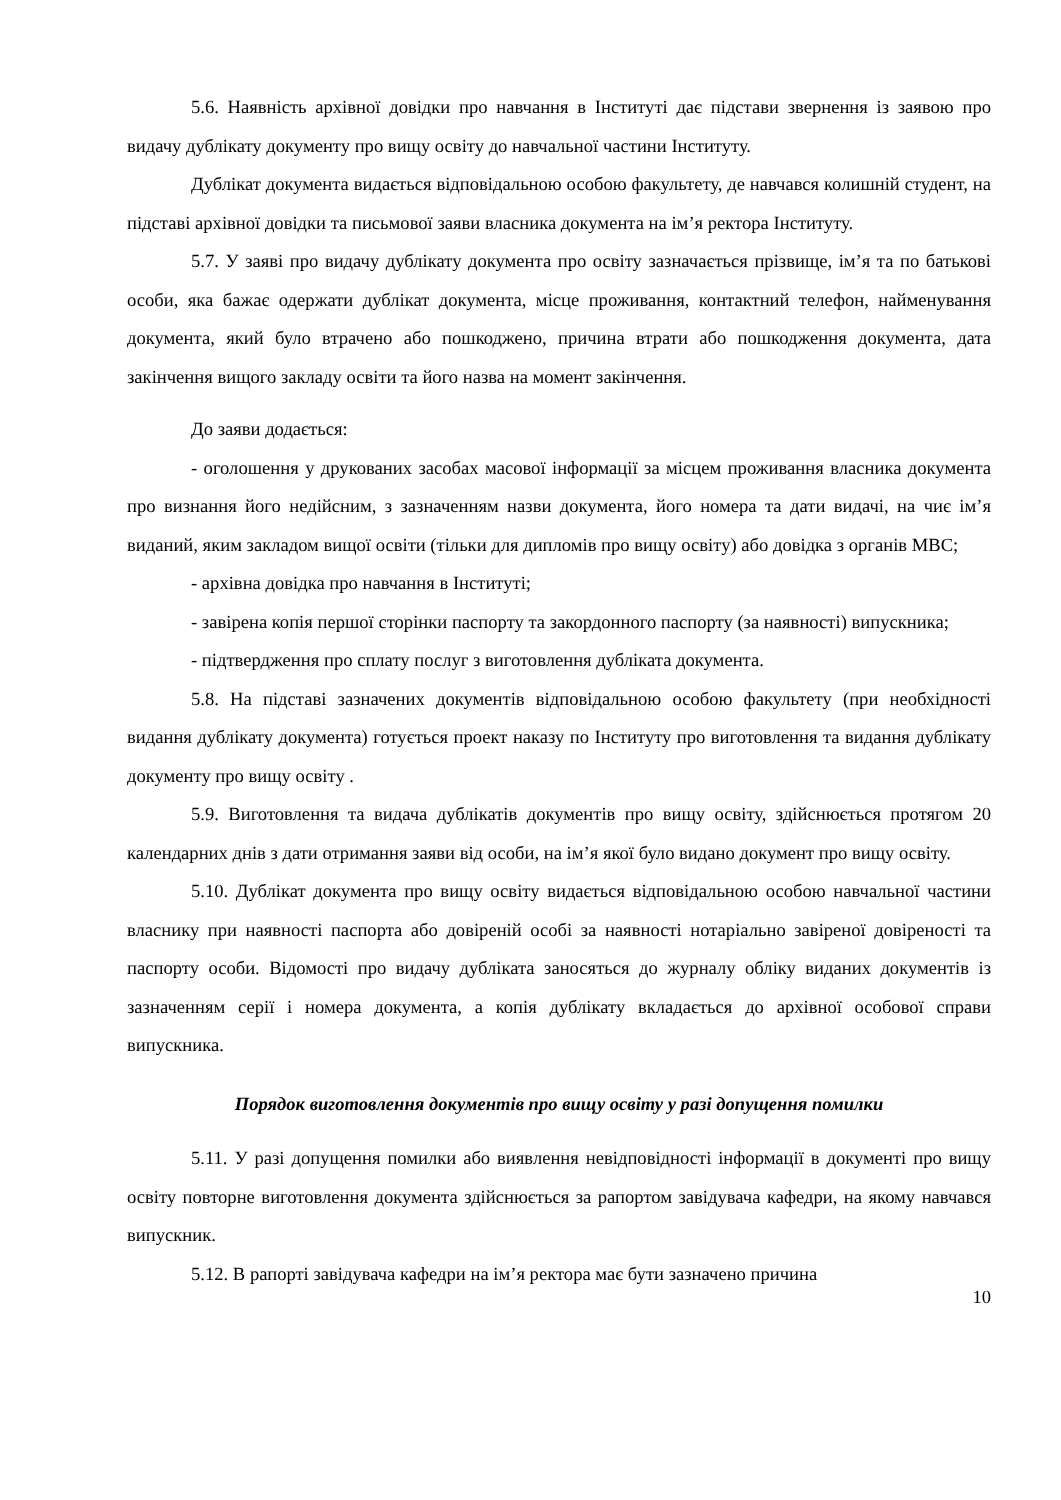5.6. Наявність архівної довідки про навчання в Інституті дає підстави звернення із заявою про видачу дублікату документу про вищу освіту до навчальної частини Інституту.
Дублікат документа видається відповідальною особою факультету, де навчався колишній студент, на підставі архівної довідки та письмової заяви власника документа на ім’я ректора Інституту.
5.7. У заяві про видачу дублікату документа про освіту зазначається прізвище, ім’я та по батькові особи, яка бажає одержати дублікат документа, місце проживання, контактний телефон, найменування документа, який було втрачено або пошкоджено, причина втрати або пошкодження документа, дата закінчення вищого закладу освіти та його назва на момент закінчення.
До заяви додається:
- оголошення у друкованих засобах масової інформації за місцем проживання власника документа про визнання його недійсним, з зазначенням назви документа, його номера та дати видачі, на чиє ім’я виданий, яким закладом вищої освіти (тільки для дипломів про вищу освіту) або довідка з органів МВС;
- архівна довідка про навчання в Інституті;
- завірена копія першої сторінки паспорту та закордонного паспорту (за наявності) випускника;
- підтвердження про сплату послуг з виготовлення дубліката документа.
5.8. На підставі зазначених документів відповідальною особою факультету (при необхідності видання дублікату документа) готується проект наказу по Інституту про виготовлення та видання дублікату документу про вищу освіту .
5.9. Виготовлення та видача дублікатів документів про вищу освіту, здійснюється протягом 20 календарних днів з дати отримання заяви від особи, на ім’я якої було видано документ про вищу освіту.
5.10. Дублікат документа про вищу освіту видається відповідальною особою навчальної частини власнику при наявності паспорта або довіреній особі за наявності нотаріально завіреної довіреності та паспорту особи. Відомості про видачу дубліката заносяться до журналу обліку виданих документів із зазначенням серії і номера документа, а копія дублікату вкладається до архівної особової справи випускника.
Порядок виготовлення документів про вищу освіту у разі допущення помилки
5.11. У разі допущення помилки або виявлення невідповідності інформації в документі про вищу освіту повторне виготовлення документа здійснюється за рапортом завідувача кафедри, на якому навчався випускник.
5.12. В рапорті завідувача кафедри на ім’я ректора має бути зазначено причина
10